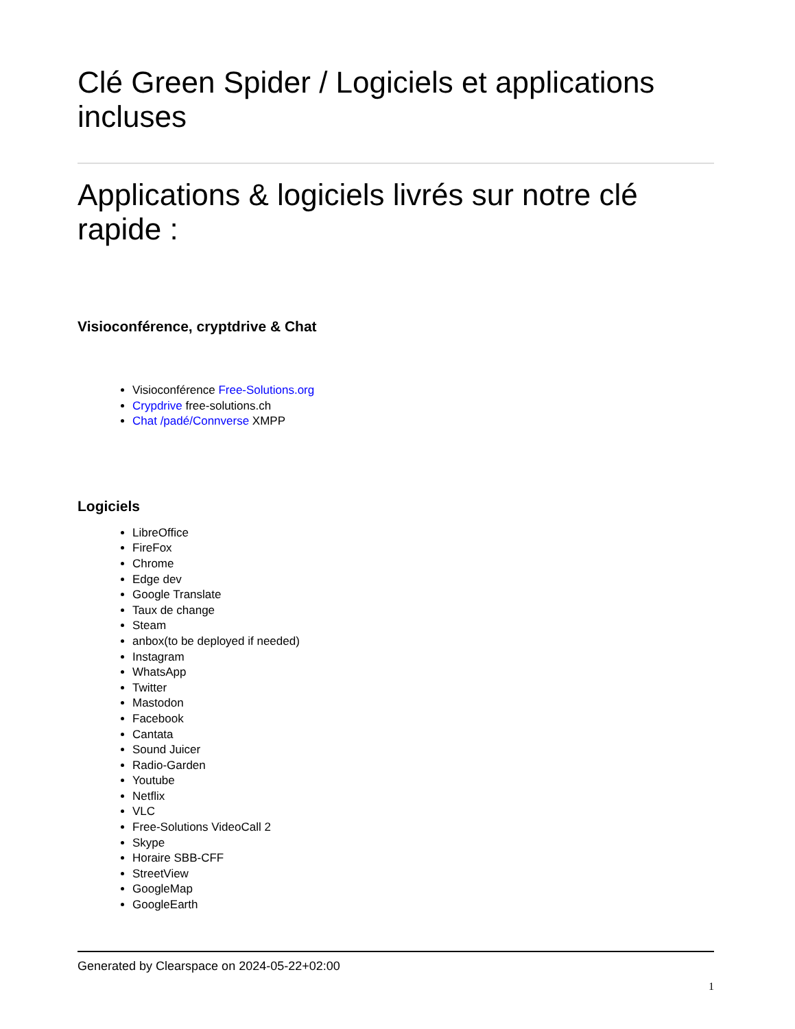Clé Green Spider / Logiciels et applications incluses
Applications & logiciels livrés sur notre clé rapide :
Visioconférence, cryptdrive & Chat
Visioconférence Free-Solutions.org
Crypdrive free-solutions.ch
Chat /padé/Connverse XMPP
Logiciels
LibreOffice
FireFox
Chrome
Edge dev
Google Translate
Taux de change
Steam
anbox(to be deployed if needed)
Instagram
WhatsApp
Twitter
Mastodon
Facebook
Cantata
Sound Juicer
Radio-Garden
Youtube
Netflix
VLC
Free-Solutions VideoCall 2
Skype
Horaire SBB-CFF
StreetView
GoogleMap
GoogleEarth
Generated by Clearspace on 2024-05-22+02:00
1